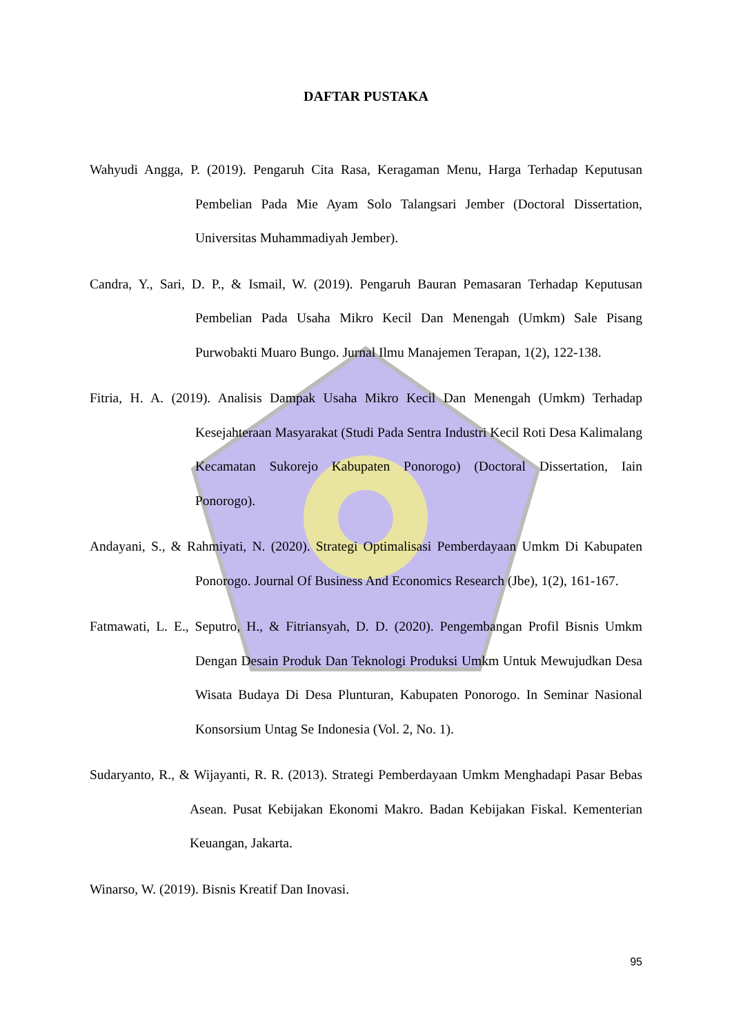DAFTAR PUSTAKA
Wahyudi Angga, P. (2019). Pengaruh Cita Rasa, Keragaman Menu, Harga Terhadap Keputusan Pembelian Pada Mie Ayam Solo Talangsari Jember (Doctoral Dissertation, Universitas Muhammadiyah Jember).
Candra, Y., Sari, D. P., & Ismail, W. (2019). Pengaruh Bauran Pemasaran Terhadap Keputusan Pembelian Pada Usaha Mikro Kecil Dan Menengah (Umkm) Sale Pisang Purwobakti Muaro Bungo. Jurnal Ilmu Manajemen Terapan, 1(2), 122-138.
Fitria, H. A. (2019). Analisis Dampak Usaha Mikro Kecil Dan Menengah (Umkm) Terhadap Kesejahteraan Masyarakat (Studi Pada Sentra Industri Kecil Roti Desa Kalimalang Kecamatan Sukorejo Kabupaten Ponorogo) (Doctoral Dissertation, Iain Ponorogo).
Andayani, S., & Rahmiyati, N. (2020). Strategi Optimalisasi Pemberdayaan Umkm Di Kabupaten Ponorogo. Journal Of Business And Economics Research (Jbe), 1(2), 161-167.
Fatmawati, L. E., Seputro, H., & Fitriansyah, D. D. (2020). Pengembangan Profil Bisnis Umkm Dengan Desain Produk Dan Teknologi Produksi Umkm Untuk Mewujudkan Desa Wisata Budaya Di Desa Plunturan, Kabupaten Ponorogo. In Seminar Nasional Konsorsium Untag Se Indonesia (Vol. 2, No. 1).
Sudaryanto, R., & Wijayanti, R. R. (2013). Strategi Pemberdayaan Umkm Menghadapi Pasar Bebas Asean. Pusat Kebijakan Ekonomi Makro. Badan Kebijakan Fiskal. Kementerian Keuangan, Jakarta.
Winarso, W. (2019). Bisnis Kreatif Dan Inovasi.
95